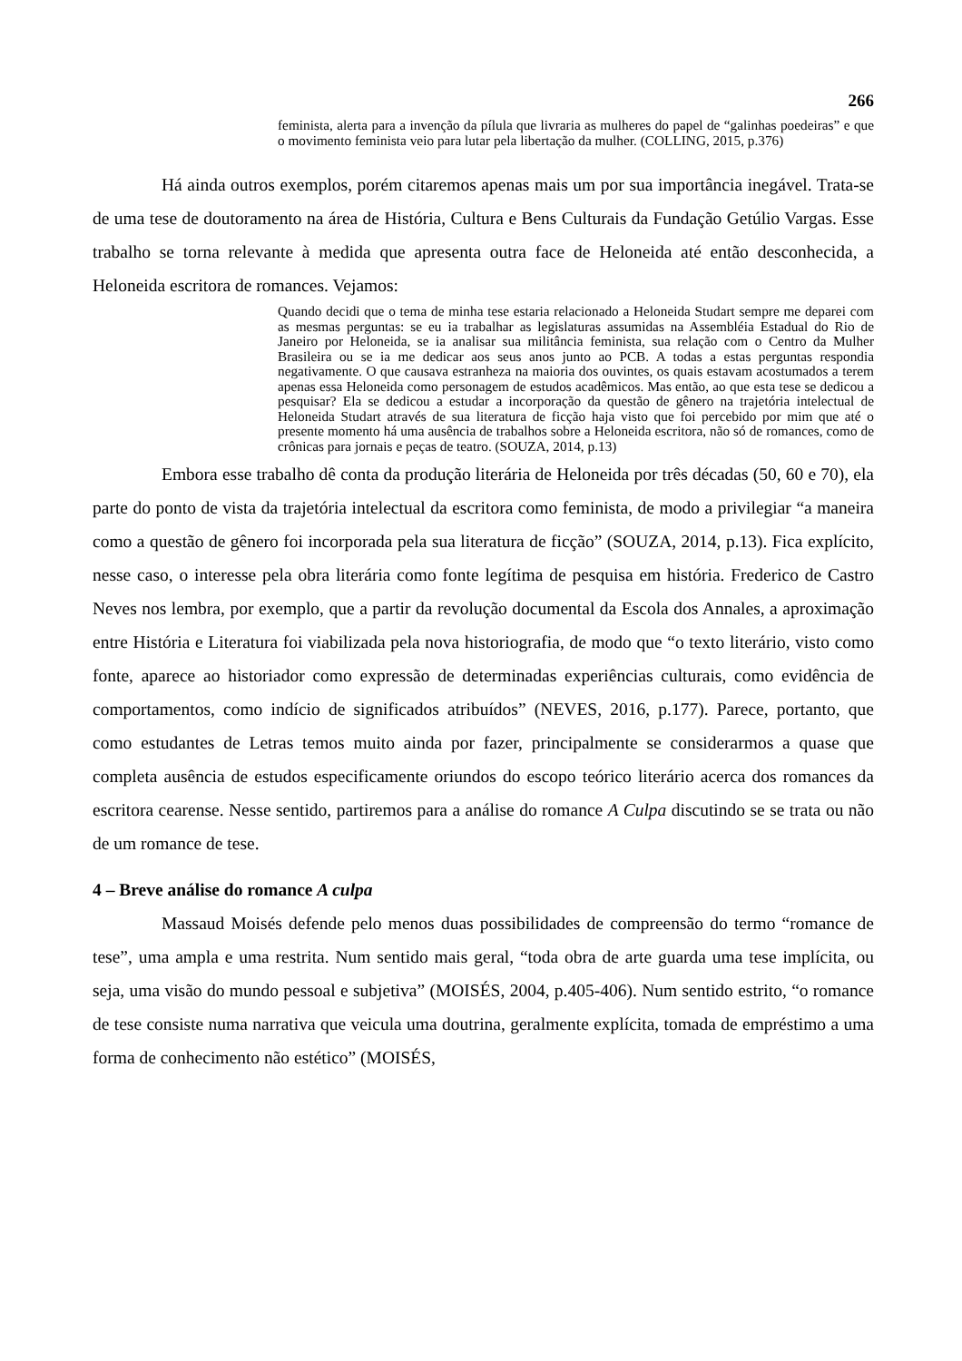266
feminista, alerta para a invenção da pílula que livraria as mulheres do papel de “galinhas poedeiras” e que o movimento feminista veio para lutar pela libertação da mulher. (COLLING, 2015, p.376)
Há ainda outros exemplos, porém citaremos apenas mais um por sua importância inegável. Trata-se de uma tese de doutoramento na área de História, Cultura e Bens Culturais da Fundação Getúlio Vargas. Esse trabalho se torna relevante à medida que apresenta outra face de Heloneida até então desconhecida, a Heloneida escritora de romances. Vejamos:
Quando decidi que o tema de minha tese estaria relacionado a Heloneida Studart sempre me deparei com as mesmas perguntas: se eu ia trabalhar as legislaturas assumidas na Assembléia Estadual do Rio de Janeiro por Heloneida, se ia analisar sua militância feminista, sua relação com o Centro da Mulher Brasileira ou se ia me dedicar aos seus anos junto ao PCB. A todas a estas perguntas respondia negativamente. O que causava estranheza na maioria dos ouvintes, os quais estavam acostumados a terem apenas essa Heloneida como personagem de estudos acadêmicos. Mas então, ao que esta tese se dedicou a pesquisar? Ela se dedicou a estudar a incorporação da questão de gênero na trajetória intelectual de Heloneida Studart através de sua literatura de ficção haja visto que foi percebido por mim que até o presente momento há uma ausência de trabalhos sobre a Heloneida escritora, não só de romances, como de crônicas para jornais e peças de teatro. (SOUZA, 2014, p.13)
Embora esse trabalho dê conta da produção literária de Heloneida por três décadas (50, 60 e 70), ela parte do ponto de vista da trajetória intelectual da escritora como feminista, de modo a privilegiar “a maneira como a questão de gênero foi incorporada pela sua literatura de ficção” (SOUZA, 2014, p.13). Fica explícito, nesse caso, o interesse pela obra literária como fonte legítima de pesquisa em história. Frederico de Castro Neves nos lembra, por exemplo, que a partir da revolução documental da Escola dos Annales, a aproximação entre História e Literatura foi viabilizada pela nova historiografia, de modo que “o texto literário, visto como fonte, aparece ao historiador como expressão de determinadas experiências culturais, como evidência de comportamentos, como indício de significados atribuídos” (NEVES, 2016, p.177). Parece, portanto, que como estudantes de Letras temos muito ainda por fazer, principalmente se considerarmos a quase que completa ausência de estudos especificamente oriundos do escopo teórico literário acerca dos romances da escritora cearense. Nesse sentido, partiremos para a análise do romance A Culpa discutindo se se trata ou não de um romance de tese.
4 – Breve análise do romance A culpa
Massaud Moisés defende pelo menos duas possibilidades de compreensão do termo “romance de tese”, uma ampla e uma restrita. Num sentido mais geral, “toda obra de arte guarda uma tese implícita, ou seja, uma visão do mundo pessoal e subjetiva” (MOISÉS, 2004, p.405-406). Num sentido estrito, “o romance de tese consiste numa narrativa que veicula uma doutrina, geralmente explícita, tomada de empréstimo a uma forma de conhecimento não estético” (MOISÉS,